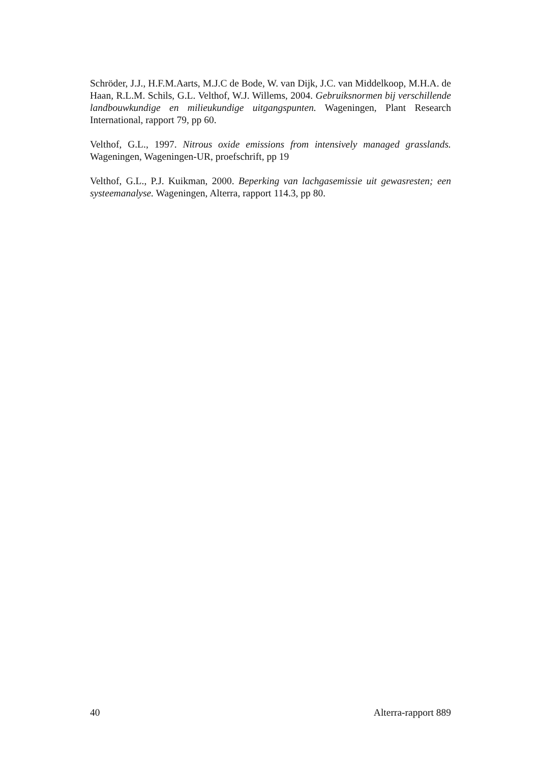Schröder, J.J., H.F.M.Aarts, M.J.C de Bode, W. van Dijk, J.C. van Middelkoop, M.H.A. de Haan, R.L.M. Schils, G.L. Velthof, W.J. Willems, 2004. Gebruiksnormen bij verschillende landbouwkundige en milieukundige uitgangspunten. Wageningen, Plant Research International, rapport 79, pp 60.
Velthof, G.L., 1997. Nitrous oxide emissions from intensively managed grasslands. Wageningen, Wageningen-UR, proefschrift, pp 19
Velthof, G.L., P.J. Kuikman, 2000. Beperking van lachgasemissie uit gewasresten; een systeemanalyse. Wageningen, Alterra, rapport 114.3, pp 80.
40 Alterra-rapport 889